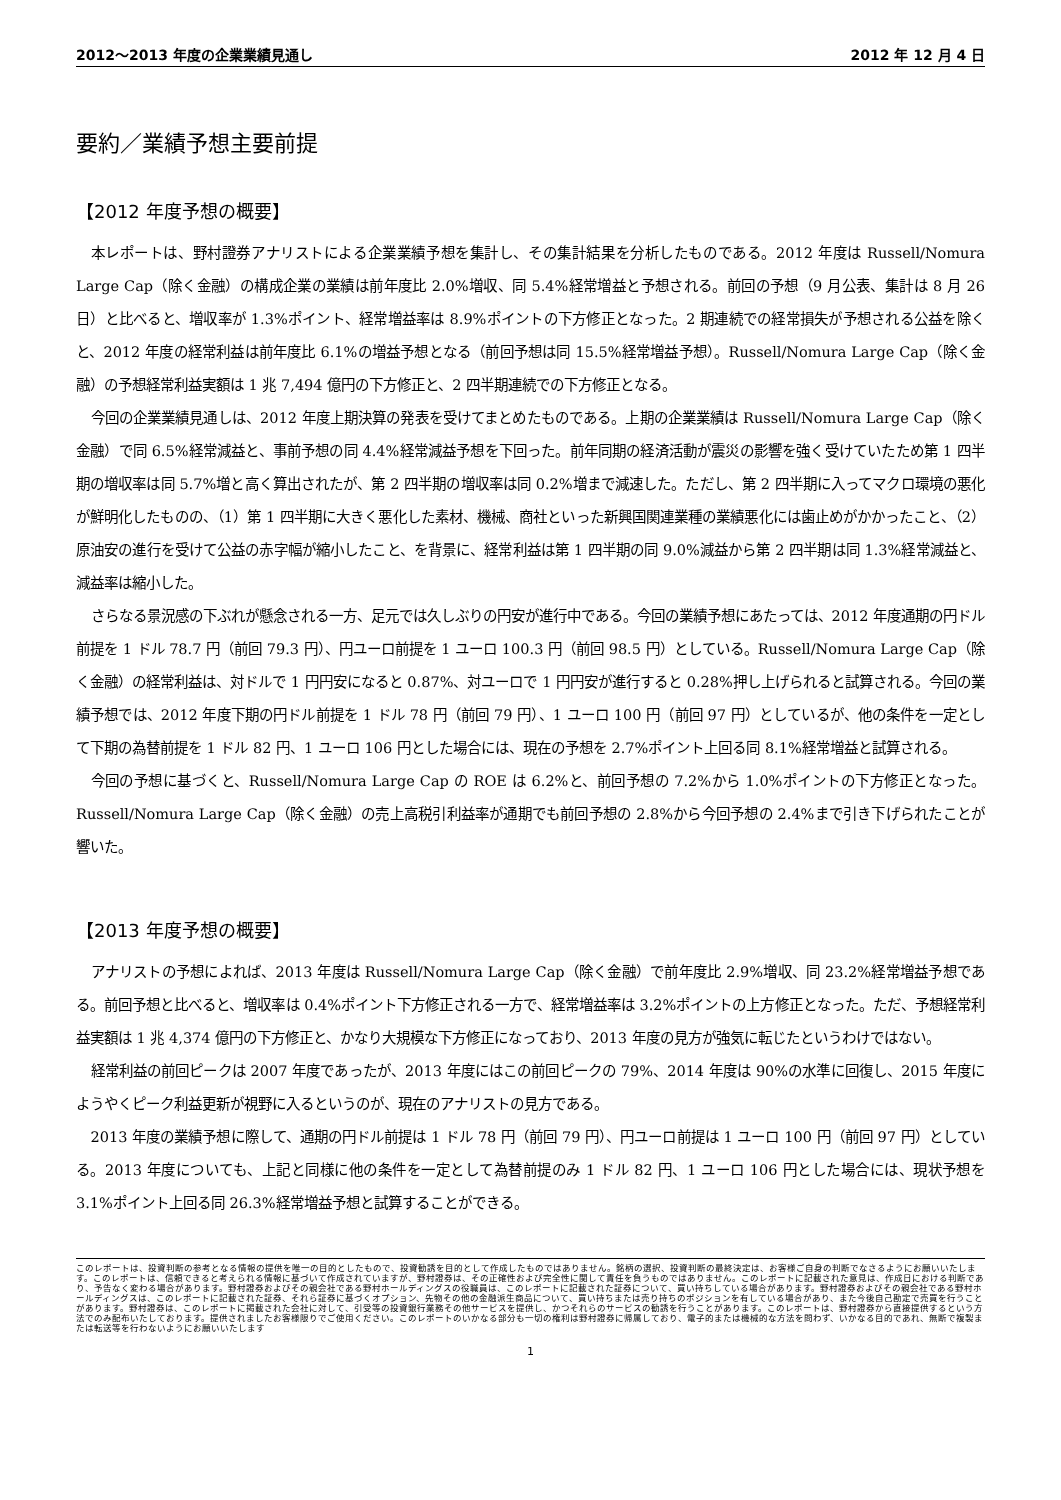2012～2013 年度の企業業績見通し 2012 年 12 月 4 日
要約／業績予想主要前提
【2012 年度予想の概要】
本レポートは、野村證券アナリストによる企業業績予想を集計し、その集計結果を分析したものである。2012 年度は Russell/Nomura Large Cap（除く金融）の構成企業の業績は前年度比 2.0%増収、同 5.4%経常増益と予想される。前回の予想（9 月公表、集計は 8 月 26 日）と比べると、増収率が 1.3%ポイント、経常増益率は 8.9%ポイントの下方修正となった。2 期連続での経常損失が予想される公益を除くと、2012 年度の経常利益は前年度比 6.1%の増益予想となる（前回予想は同 15.5%経常増益予想）。Russell/Nomura Large Cap（除く金融）の予想経常利益実額は 1 兆 7,494 億円の下方修正と、2 四半期連続での下方修正となる。
今回の企業業績見通しは、2012 年度上期決算の発表を受けてまとめたものである。上期の企業業績は Russell/Nomura Large Cap（除く金融）で同 6.5%経常減益と、事前予想の同 4.4%経常減益予想を下回った。前年同期の経済活動が震災の影響を強く受けていたため第 1 四半期の増収率は同 5.7%増と高く算出されたが、第 2 四半期の増収率は同 0.2%増まで減速した。ただし、第 2 四半期に入ってマクロ環境の悪化が鮮明化したものの、（1）第 1 四半期に大きく悪化した素材、機械、商社といった新興国関連業種の業績悪化には歯止めがかかったこと、（2）原油安の進行を受けて公益の赤字幅が縮小したこと、を背景に、経常利益は第 1 四半期の同 9.0%減益から第 2 四半期は同 1.3%経常減益と、減益率は縮小した。
さらなる景況感の下ぶれが懸念される一方、足元では久しぶりの円安が進行中である。今回の業績予想にあたっては、2012 年度通期の円ドル前提を 1 ドル 78.7 円（前回 79.3 円）、円ユーロ前提を 1 ユーロ 100.3 円（前回 98.5 円）としている。Russell/Nomura Large Cap（除く金融）の経常利益は、対ドルで 1 円円安になると 0.87%、対ユーロで 1 円円安が進行すると 0.28%押し上げられると試算される。今回の業績予想では、2012 年度下期の円ドル前提を 1 ドル 78 円（前回 79 円）、1 ユーロ 100 円（前回 97 円）としているが、他の条件を一定として下期の為替前提を 1 ドル 82 円、1 ユーロ 106 円とした場合には、現在の予想を 2.7%ポイント上回る同 8.1%経常増益と試算される。
今回の予想に基づくと、Russell/Nomura Large Cap の ROE は 6.2%と、前回予想の 7.2%から 1.0%ポイントの下方修正となった。Russell/Nomura Large Cap（除く金融）の売上高税引利益率が通期でも前回予想の 2.8%から今回予想の 2.4%まで引き下げられたことが響いた。
【2013 年度予想の概要】
アナリストの予想によれば、2013 年度は Russell/Nomura Large Cap（除く金融）で前年度比 2.9%増収、同 23.2%経常増益予想である。前回予想と比べると、増収率は 0.4%ポイント下方修正される一方で、経常増益率は 3.2%ポイントの上方修正となった。ただ、予想経常利益実額は 1 兆 4,374 億円の下方修正と、かなり大規模な下方修正になっており、2013 年度の見方が強気に転じたというわけではない。
経常利益の前回ピークは 2007 年度であったが、2013 年度にはこの前回ピークの 79%、2014 年度は 90%の水準に回復し、2015 年度にようやくピーク利益更新が視野に入るというのが、現在のアナリストの見方である。
2013 年度の業績予想に際して、通期の円ドル前提は 1 ドル 78 円（前回 79 円）、円ユーロ前提は 1 ユーロ 100 円（前回 97 円）としている。2013 年度についても、上記と同様に他の条件を一定として為替前提のみ 1 ドル 82 円、1 ユーロ 106 円とした場合には、現状予想を 3.1%ポイント上回る同 26.3%経常増益予想と試算することができる。
このレポートは、投資判断の参考となる情報の提供を唯一の目的としたもので、投資勧誘を目的として作成したものではありません。銘柄の選択、投資判断の最終決定は、お客様ご自身の判断でなさるようにお願いいたします。このレポートは、信頼できると考えられる情報に基づいて作成されていますが、野村證券は、その正確性および完全性に関して責任を負うものではありません。このレポートに記載された意見は、作成日における判断であり、予告なく変わる場合があります。野村證券およびその親会社である野村ホールディングスの役職員は、このレポートに記載された証券について、買い持ちしている場合があります。野村證券およびその親会社である野村ホールディングスは、このレポートに記載された証券、それら証券に基づくオプション、先物その他の金融派生商品について、買い持ちまたは売り持ちのポジションを有している場合があり、また今後自己勘定で売買を行うことがあります。野村證券は、このレポートに掲載された会社に対して、引受等の投資銀行業務その他サービスを提供し、かつそれらのサービスの勧誘を行うことがあります。このレポートは、野村證券から直接提供するという方法でのみ配布いたしております。提供されましたお客様限りでご使用ください。このレポートのいかなる部分も一切の権利は野村證券に帰属しており、電子的または機械的な方法を問わず、いかなる目的であれ、無断で複製または転送等を行わないようにお願いいたします
1